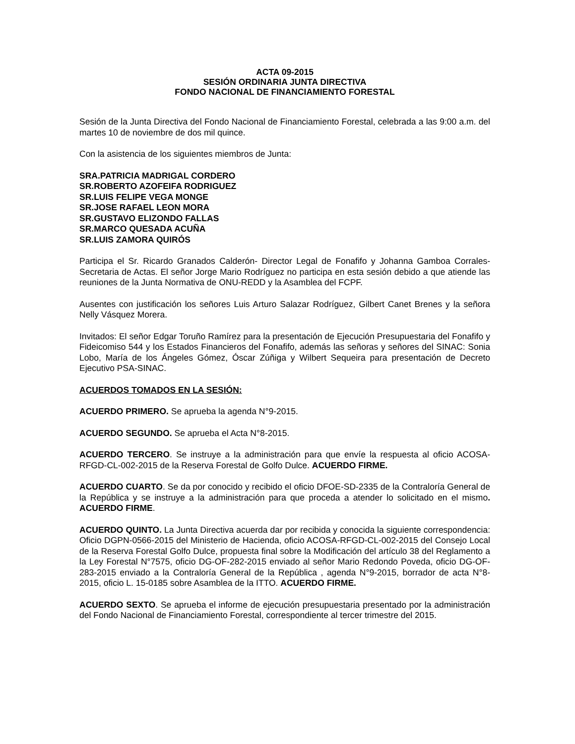ACTA 09-2015
SESIÓN ORDINARIA JUNTA DIRECTIVA
FONDO NACIONAL DE FINANCIAMIENTO FORESTAL
Sesión de la Junta Directiva del Fondo Nacional de Financiamiento Forestal, celebrada a las 9:00 a.m. del martes 10 de noviembre de dos mil quince.
Con la asistencia de los siguientes miembros de Junta:
SRA.PATRICIA MADRIGAL CORDERO
SR.ROBERTO AZOFEIFA RODRIGUEZ
SR.LUIS FELIPE VEGA MONGE
SR.JOSE RAFAEL LEON MORA
SR.GUSTAVO ELIZONDO FALLAS
SR.MARCO QUESADA ACUÑA
SR.LUIS ZAMORA QUIRÓS
Participa el Sr. Ricardo Granados Calderón- Director Legal de Fonafifo y Johanna Gamboa Corrales- Secretaria de Actas. El señor Jorge Mario Rodríguez no participa en esta sesión debido a que atiende las reuniones de la Junta Normativa de ONU-REDD y la Asamblea del FCPF.
Ausentes con justificación los señores Luis Arturo Salazar Rodríguez, Gilbert Canet Brenes y la señora Nelly Vásquez Morera.
Invitados: El señor Edgar Toruño Ramírez para la presentación de Ejecución Presupuestaria del Fonafifo y Fideicomiso 544 y los Estados Financieros del Fonafifo, además las señoras y señores del SINAC: Sonia Lobo, María de los Ángeles Gómez, Óscar Zúñiga y Wilbert Sequeira para presentación de Decreto Ejecutivo PSA-SINAC.
ACUERDOS TOMADOS EN LA SESIÓN:
ACUERDO PRIMERO. Se aprueba la agenda N°9-2015.
ACUERDO SEGUNDO. Se aprueba el Acta N°8-2015.
ACUERDO TERCERO. Se instruye a la administración para que envíe la respuesta al oficio ACOSA-RFGD-CL-002-2015 de la Reserva Forestal de Golfo Dulce. ACUERDO FIRME.
ACUERDO CUARTO. Se da por conocido y recibido el oficio DFOE-SD-2335 de la Contraloría General de la República y se instruye a la administración para que proceda a atender lo solicitado en el mismo. ACUERDO FIRME.
ACUERDO QUINTO. La Junta Directiva acuerda dar por recibida y conocida la siguiente correspondencia: Oficio DGPN-0566-2015 del Ministerio de Hacienda, oficio ACOSA-RFGD-CL-002-2015 del Consejo Local de la Reserva Forestal Golfo Dulce, propuesta final sobre la Modificación del artículo 38 del Reglamento a la Ley Forestal N°7575, oficio DG-OF-282-2015 enviado al señor Mario Redondo Poveda, oficio DG-OF-283-2015 enviado a la Contraloría General de la República , agenda N°9-2015, borrador de acta N°8-2015, oficio L. 15-0185 sobre Asamblea de la ITTO. ACUERDO FIRME.
ACUERDO SEXTO. Se aprueba el informe de ejecución presupuestaria presentado por la administración del Fondo Nacional de Financiamiento Forestal, correspondiente al tercer trimestre del 2015.